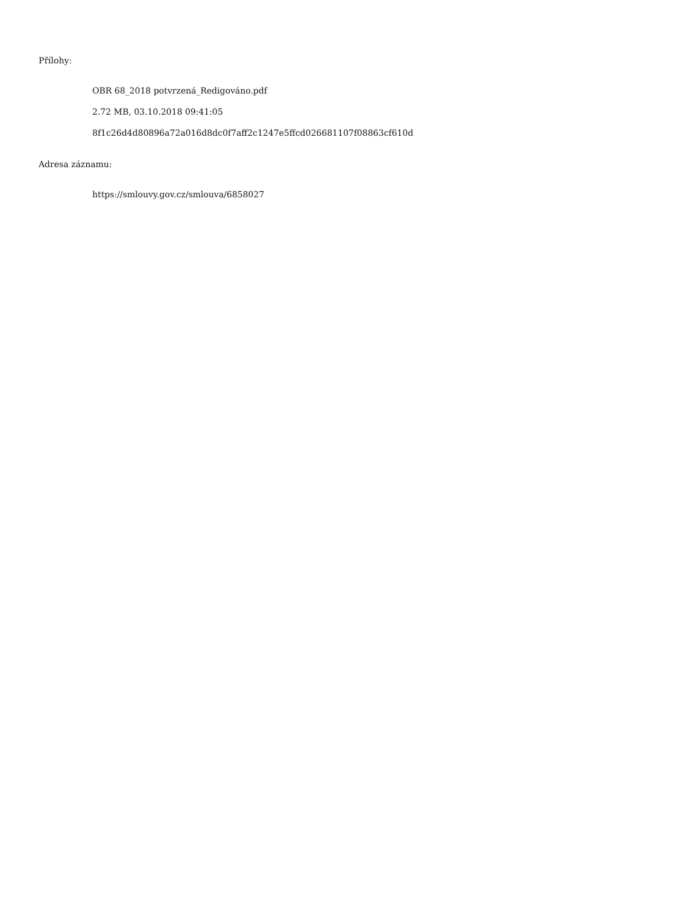Přílohy:
OBR 68_2018 potvrzená_Redigováno.pdf
2.72 MB, 03.10.2018 09:41:05
8f1c26d4d80896a72a016d8dc0f7aff2c1247e5ffcd026681107f08863cf610d
Adresa záznamu:
https://smlouvy.gov.cz/smlouva/6858027